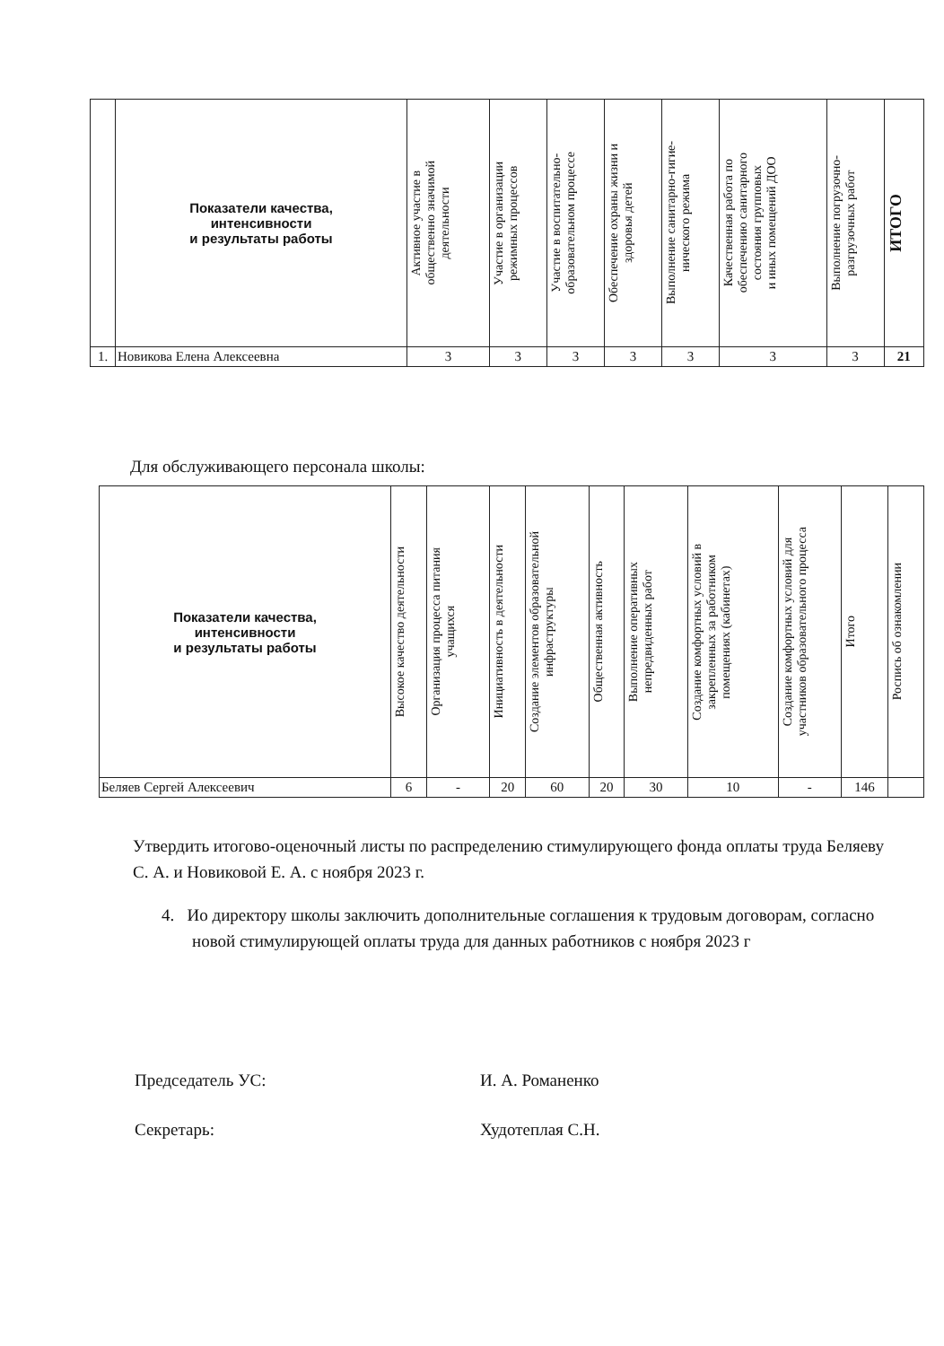| | Показатели качества, интенсивности и результаты работы | Активное участие в общественно значимой деятельности | Участие в организации режимных процессов | Участие в воспитательно- образовательном процессе | Обеспечение охраны жизни и здоровья детей | Выполнение санитарно-гигие- нического режима | Качественная работа по обеспечению санитарного состояния групповых и иных помещений ДОО | Выполнение погрузочно- разгрузочных работ | ИТОГО |
| --- | --- | --- | --- | --- | --- | --- | --- | --- | --- |
| 1. | Новикова Елена Алексеевна | 3 | 3 | 3 | 3 | 3 | 3 | 3 | 21 |
Для обслуживающего персонала школы:
| Показатели качества, интенсивности и результаты работы | Высокое качество деятельности | Организация процесса питания учащихся | Инициативность в деятельности | Создание элементов образовательной инфраструктуры | Общественная активность | Выполнение оперативных непредвиденных работ | Создание комфортных условий в закрепленных за работником помещениях (кабинетах) | Создание комфортных условий для участников образовательного процесса | Итого | Роспись об ознакомлении |
| --- | --- | --- | --- | --- | --- | --- | --- | --- | --- | --- |
| Беляев Сергей Алексеевич | 6 | - | 20 | 60 | 20 | 30 | 10 | - | 146 | |
Утвердить итогово-оценочный листы по распределению стимулирующего фонда оплаты труда Беляеву С. А. и Новиковой Е. А. с ноября 2023 г.
4. Ио директору школы заключить дополнительные соглашения к трудовым договорам, согласно новой стимулирующей оплаты труда для данных работников с ноября 2023 г
Председатель УС: И. А. Романенко
Секретарь: Худотеплая С.Н.